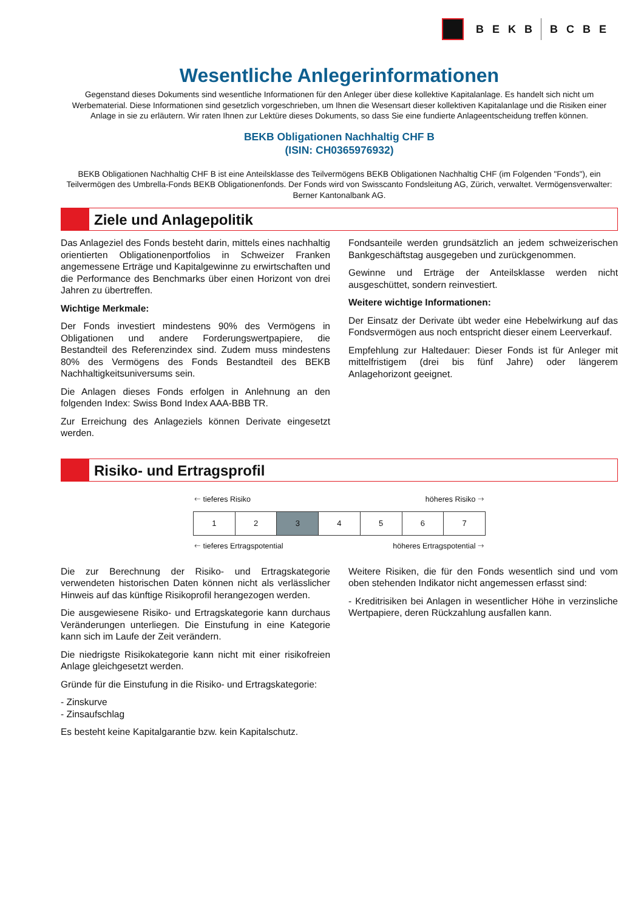BEKB BCBE
Wesentliche Anlegerinformationen
Gegenstand dieses Dokuments sind wesentliche Informationen für den Anleger über diese kollektive Kapitalanlage. Es handelt sich nicht um Werbematerial. Diese Informationen sind gesetzlich vorgeschrieben, um Ihnen die Wesensart dieser kollektiven Kapitalanlage und die Risiken einer Anlage in sie zu erläutern. Wir raten Ihnen zur Lektüre dieses Dokuments, so dass Sie eine fundierte Anlageentscheidung treffen können.
BEKB Obligationen Nachhaltig CHF B
(ISIN: CH0365976932)
BEKB Obligationen Nachhaltig CHF B ist eine Anteilsklasse des Teilvermögens BEKB Obligationen Nachhaltig CHF (im Folgenden "Fonds"), ein Teilvermögen des Umbrella-Fonds BEKB Obligationenfonds. Der Fonds wird von Swisscanto Fondsleitung AG, Zürich, verwaltet. Vermögensverwalter: Berner Kantonalbank AG.
Ziele und Anlagepolitik
Das Anlageziel des Fonds besteht darin, mittels eines nachhaltig orientierten Obligationenportfolios in Schweizer Franken angemessene Erträge und Kapitalgewinne zu erwirtschaften und die Performance des Benchmarks über einen Horizont von drei Jahren zu übertreffen.
Wichtige Merkmale:
Der Fonds investiert mindestens 90% des Vermögens in Obligationen und andere Forderungswertpapiere, die Bestandteil des Referenzindex sind. Zudem muss mindestens 80% des Vermögens des Fonds Bestandteil des BEKB Nachhaltigkeitsuniversums sein.
Die Anlagen dieses Fonds erfolgen in Anlehnung an den folgenden Index: Swiss Bond Index AAA-BBB TR.
Zur Erreichung des Anlageziels können Derivate eingesetzt werden.
Fondsanteile werden grundsätzlich an jedem schweizerischen Bankgeschäftstag ausgegeben und zurückgenommen.
Gewinne und Erträge der Anteilsklasse werden nicht ausgeschüttet, sondern reinvestiert.
Weitere wichtige Informationen:
Der Einsatz der Derivate übt weder eine Hebelwirkung auf das Fondsvermögen aus noch entspricht dieser einem Leerverkauf.
Empfehlung zur Haltedauer: Dieser Fonds ist für Anleger mit mittelfristigem (drei bis fünf Jahre) oder längerem Anlagehorizont geeignet.
Risiko- und Ertragsprofil
🡐 tieferes Risiko höheres Risiko 🡒
| 1 | 2 | 3 | 4 | 5 | 6 | 7 |
🡐 tieferes Ertragspotential höheres Ertragspotential 🡒
Die zur Berechnung der Risiko- und Ertragskategorie verwendeten historischen Daten können nicht als verlässlicher Hinweis auf das künftige Risikoprofil herangezogen werden.
Die ausgewiesene Risiko- und Ertragskategorie kann durchaus Veränderungen unterliegen. Die Einstufung in eine Kategorie kann sich im Laufe der Zeit verändern.
Die niedrigste Risikokategorie kann nicht mit einer risikofreien Anlage gleichgesetzt werden.
Gründe für die Einstufung in die Risiko- und Ertragskategorie:
- Zinskurve
- Zinsaufschlag
Es besteht keine Kapitalgarantie bzw. kein Kapitalschutz.
Weitere Risiken, die für den Fonds wesentlich sind und vom oben stehenden Indikator nicht angemessen erfasst sind:
- Kreditrisiken bei Anlagen in wesentlicher Höhe in verzinsliche Wertpapiere, deren Rückzahlung ausfallen kann.